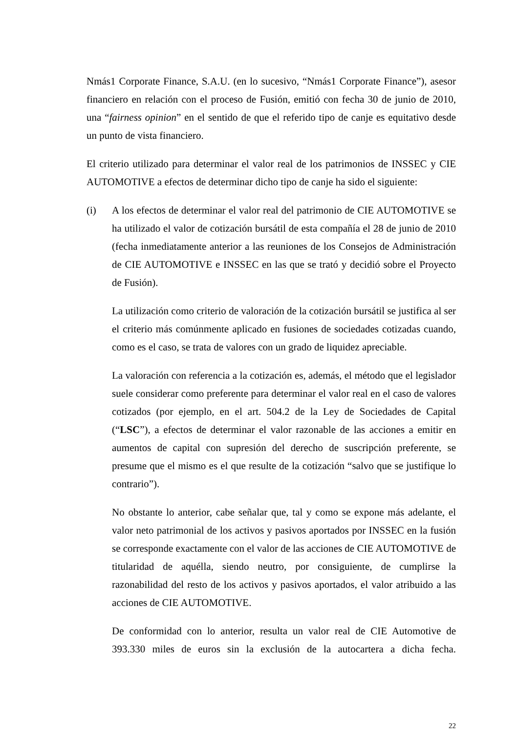Nmás1 Corporate Finance, S.A.U. (en lo sucesivo, “Nmás1 Corporate Finance”), asesor financiero en relación con el proceso de Fusión, emitió con fecha 30 de junio de 2010, una “fairness opinion” en el sentido de que el referido tipo de canje es equitativo desde un punto de vista financiero.
El criterio utilizado para determinar el valor real de los patrimonios de INSSEC y CIE AUTOMOTIVE a efectos de determinar dicho tipo de canje ha sido el siguiente:
(i) A los efectos de determinar el valor real del patrimonio de CIE AUTOMOTIVE se ha utilizado el valor de cotización bursátil de esta compañía el 28 de junio de 2010 (fecha inmediatamente anterior a las reuniones de los Consejos de Administración de CIE AUTOMOTIVE e INSSEC en las que se trató y decidió sobre el Proyecto de Fusión).
La utilización como criterio de valoración de la cotización bursátil se justifica al ser el criterio más comúnmente aplicado en fusiones de sociedades cotizadas cuando, como es el caso, se trata de valores con un grado de liquidez apreciable.
La valoración con referencia a la cotización es, además, el método que el legislador suele considerar como preferente para determinar el valor real en el caso de valores cotizados (por ejemplo, en el art. 504.2 de la Ley de Sociedades de Capital (“LSC”), a efectos de determinar el valor razonable de las acciones a emitir en aumentos de capital con supresión del derecho de suscripción preferente, se presume que el mismo es el que resulte de la cotización “salvo que se justifique lo contrario”).
No obstante lo anterior, cabe señalar que, tal y como se expone más adelante, el valor neto patrimonial de los activos y pasivos aportados por INSSEC en la fusión se corresponde exactamente con el valor de las acciones de CIE AUTOMOTIVE de titularidad de aquélla, siendo neutro, por consiguiente, de cumplirse la razonabilidad del resto de los activos y pasivos aportados, el valor atribuido a las acciones de CIE AUTOMOTIVE.
De conformidad con lo anterior, resulta un valor real de CIE Automotive de 393.330 miles de euros sin la exclusión de la autocartera a dicha fecha.
22